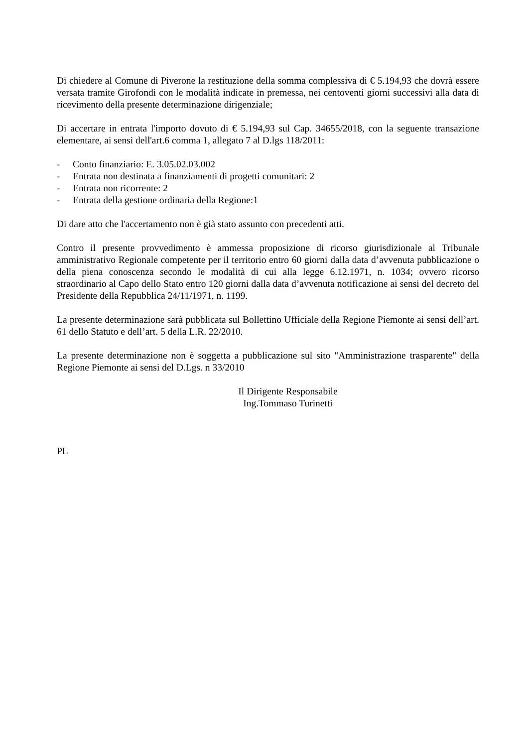Di chiedere al Comune di Piverone la restituzione della somma complessiva di € 5.194,93 che dovrà essere versata tramite Girofondi con le modalità indicate in premessa, nei centoventi giorni successivi alla data di ricevimento della presente determinazione dirigenziale;
Di accertare in entrata l'importo dovuto di € 5.194,93 sul Cap. 34655/2018, con la seguente transazione elementare, ai sensi dell'art.6 comma 1, allegato 7 al D.lgs 118/2011:
- Conto finanziario: E. 3.05.02.03.002
- Entrata non destinata a finanziamenti di progetti comunitari: 2
- Entrata non ricorrente: 2
- Entrata della gestione ordinaria della Regione:1
Di dare atto che l'accertamento non è già stato assunto con precedenti atti.
Contro il presente provvedimento è ammessa proposizione di ricorso giurisdizionale al Tribunale amministrativo Regionale competente per il territorio entro 60 giorni dalla data d’avvenuta pubblicazione o della piena conoscenza secondo le modalità di cui alla legge 6.12.1971, n. 1034; ovvero ricorso straordinario al Capo dello Stato entro 120 giorni dalla data d’avvenuta notificazione ai sensi del decreto del Presidente della Repubblica 24/11/1971, n. 1199.
La presente determinazione sarà pubblicata sul Bollettino Ufficiale della Regione Piemonte ai sensi dell’art. 61 dello Statuto e dell’art. 5 della L.R. 22/2010.
La presente determinazione non è soggetta a pubblicazione sul sito "Amministrazione trasparente" della Regione Piemonte ai sensi del D.Lgs. n 33/2010
Il Dirigente Responsabile
Ing.Tommaso Turinetti
PL